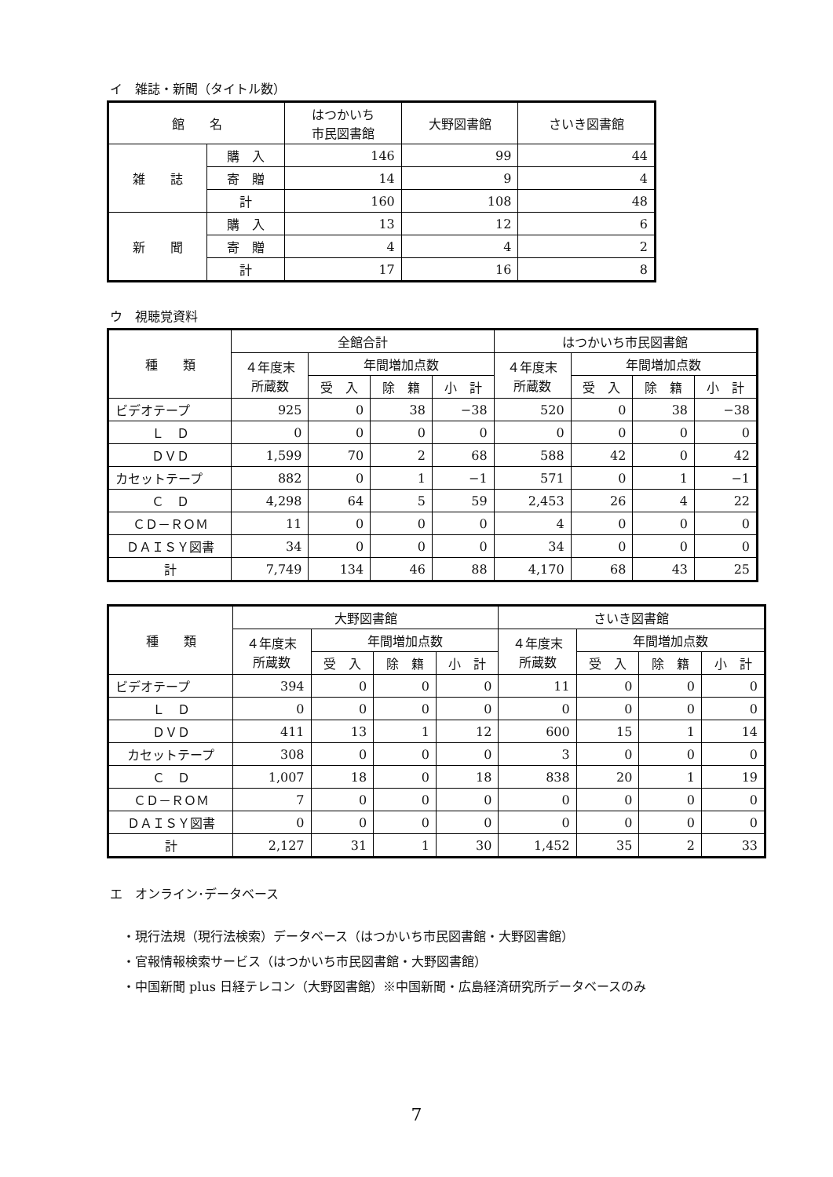イ　雑誌・新聞（タイトル数）
| 館 名 | | はつかいち 市民図書館 | 大野図書館 | さいき図書館 |
| --- | --- | --- | --- | --- |
| 雑 誌 | 購 入 | 146 | 99 | 44 |
| | 寄 贈 | 14 | 9 | 4 |
| | 計 | 160 | 108 | 48 |
| 新 聞 | 購 入 | 13 | 12 | 6 |
| | 寄 贈 | 4 | 4 | 2 |
| | 計 | 17 | 16 | 8 |
ウ　視聴覚資料
| 種 類 | 全館合計 | | | | はつかいち市民図書館 | | | |
| --- | --- | --- | --- | --- | --- | --- | --- | --- |
| | ４年度末 所蔵数 | 年間増加点数 | | | ４年度末 所蔵数 | 年間増加点数 | | |
| | | 受 入 | 除 籍 | 小 計 | | 受 入 | 除 籍 | 小 計 |
| ビデオテープ | 925 | 0 | 38 | −38 | 520 | 0 | 38 | −38 |
| Ｌ Ｄ | 0 | 0 | 0 | 0 | 0 | 0 | 0 | 0 |
| ＤＶＤ | 1,599 | 70 | 2 | 68 | 588 | 42 | 0 | 42 |
| カセットテープ | 882 | 0 | 1 | −1 | 571 | 0 | 1 | −1 |
| Ｃ Ｄ | 4,298 | 64 | 5 | 59 | 2,453 | 26 | 4 | 22 |
| ＣＤ－ＲＯＭ | 11 | 0 | 0 | 0 | 4 | 0 | 0 | 0 |
| ＤＡＩＳＹ図書 | 34 | 0 | 0 | 0 | 34 | 0 | 0 | 0 |
| 計 | 7,749 | 134 | 46 | 88 | 4,170 | 68 | 43 | 25 |
| 種 類 | 大野図書館 | | | | さいき図書館 | | | |
| --- | --- | --- | --- | --- | --- | --- | --- | --- |
| | ４年度末 所蔵数 | 年間増加点数 | | | ４年度末 所蔵数 | 年間増加点数 | | |
| | | 受 入 | 除 籍 | 小 計 | | 受 入 | 除 籍 | 小 計 |
| ビデオテープ | 394 | 0 | 0 | 0 | 11 | 0 | 0 | 0 |
| Ｌ Ｄ | 0 | 0 | 0 | 0 | 0 | 0 | 0 | 0 |
| ＤＶＤ | 411 | 13 | 1 | 12 | 600 | 15 | 1 | 14 |
| カセットテープ | 308 | 0 | 0 | 0 | 3 | 0 | 0 | 0 |
| Ｃ Ｄ | 1,007 | 18 | 0 | 18 | 838 | 20 | 1 | 19 |
| ＣＤ－ＲＯＭ | 7 | 0 | 0 | 0 | 0 | 0 | 0 | 0 |
| ＤＡＩＳＹ図書 | 0 | 0 | 0 | 0 | 0 | 0 | 0 | 0 |
| 計 | 2,127 | 31 | 1 | 30 | 1,452 | 35 | 2 | 33 |
エ　オンライン･データベース
・現行法規（現行法検索）データベース（はつかいち市民図書館・大野図書館）
・官報情報検索サービス（はつかいち市民図書館・大野図書館）
・中国新聞 plus 日経テレコン（大野図書館）※中国新聞・広島経済研究所データベースのみ
7